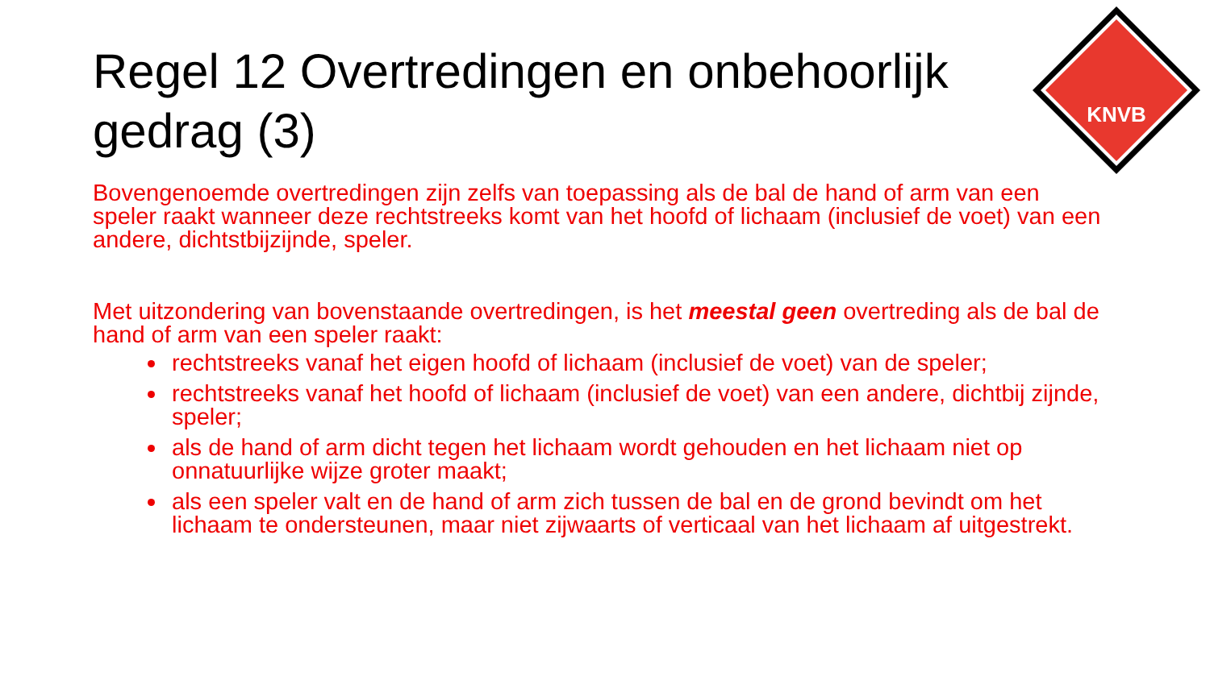KNVB
Regel 12 Overtredingen en onbehoorlijk gedrag (3)
Bovengenoemde overtredingen zijn zelfs van toepassing als de bal de hand of arm van een speler raakt wanneer deze rechtstreeks komt van het hoofd of lichaam (inclusief de voet) van een andere, dichtstbijzijnde, speler.
Met uitzondering van bovenstaande overtredingen, is het meestal geen overtreding als de bal de hand of arm van een speler raakt:
rechtstreeks vanaf het eigen hoofd of lichaam (inclusief de voet) van de speler;
rechtstreeks vanaf het hoofd of lichaam (inclusief de voet) van een andere, dichtbij zijnde, speler;
als de hand of arm dicht tegen het lichaam wordt gehouden en het lichaam niet op onnatuurlijke wijze groter maakt;
als een speler valt en de hand of arm zich tussen de bal en de grond bevindt om het lichaam te ondersteunen, maar niet zijwaarts of verticaal van het lichaam af uitgestrekt.